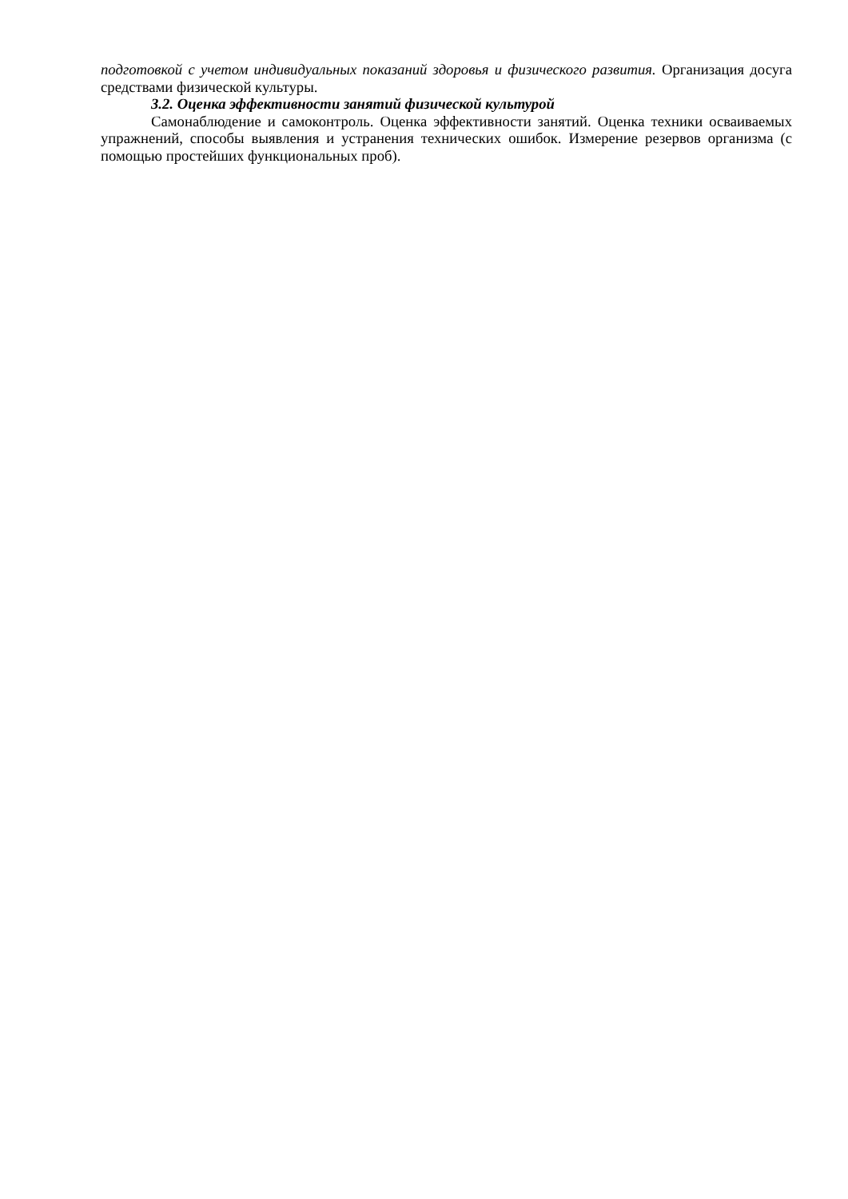подготовкой с учетом индивидуальных показаний здоровья и физического развития. Организация досуга средствами физической культуры.
3.2. Оценка эффективности занятий физической культурой
Самонаблюдение и самоконтроль. Оценка эффективности занятий. Оценка техники осваиваемых упражнений, способы выявления и устранения технических ошибок. Измерение резервов организма (с помощью простейших функциональных проб).